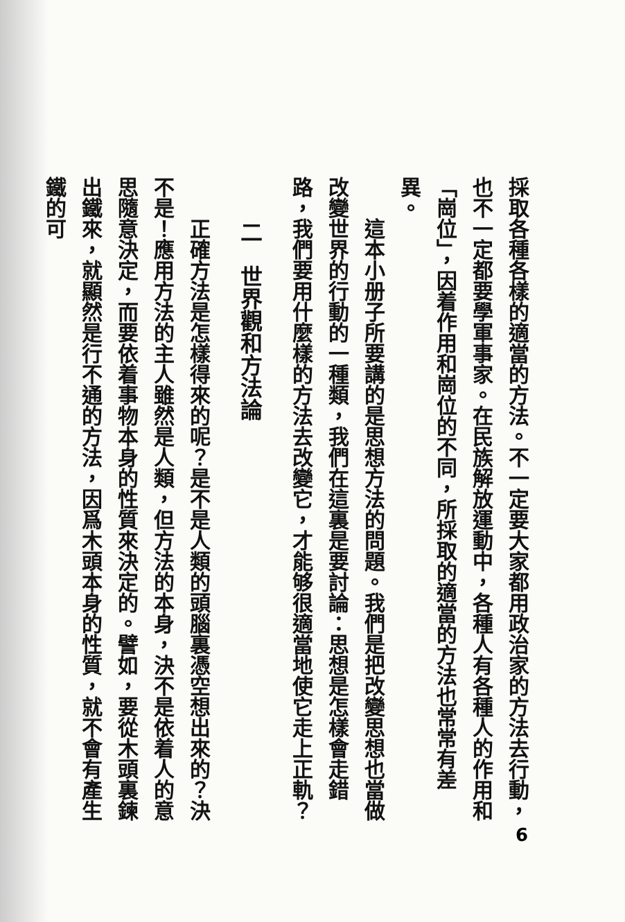採取各種各樣的適當的方法。不一定要大家都用政治家的方法去行動，也不一定都要學軍事家。在民族解放運動中，各種人有各種人的作用和「崗位」，因着作用和崗位的不同，所採取的適當的方法也常常有差異。
這本小册子所要講的是思想方法的問題。我們是把改變思想也當做改變世界的行動的一種類，我們在這裏是要討論：思想是怎樣會走錯路，我們要用什麼樣的方法去改變它，才能够很適當地使它走上正軌？
二　世界觀和方法論
正確方法是怎樣得來的呢？是不是人類的頭腦裏憑空想出來的？決不是！應用方法的主人雖然是人類，但方法的本身，決不是依着人的意思隨意決定，而要依着事物本身的性質來決定的。譬如，要從木頭裏鍊出鐵來，就顯然是行不通的方法，因爲木頭本身的性質，就不會有產生鐵的可
6